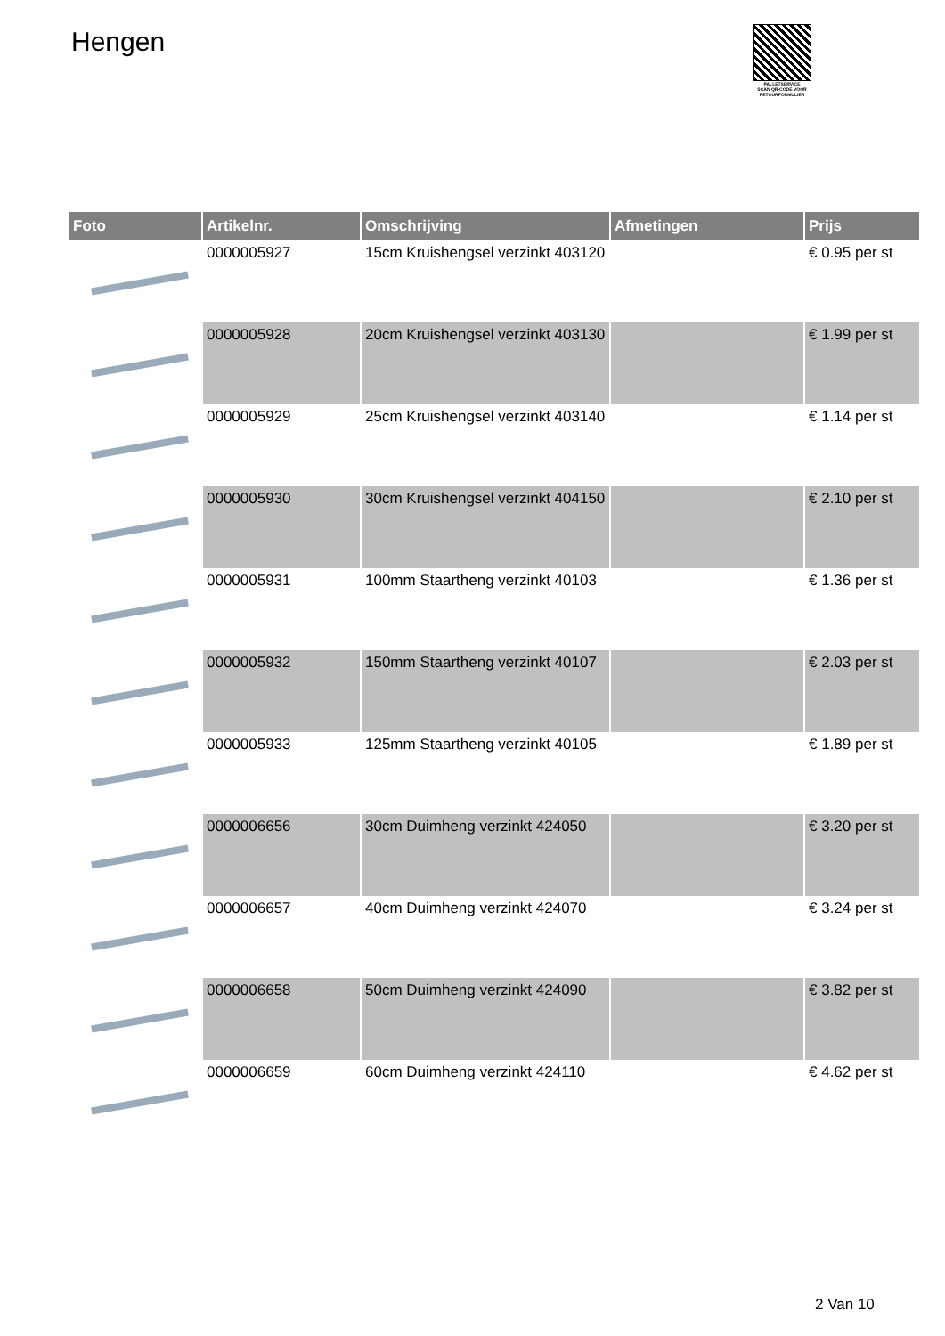Hengen
PALLETSERVICE
SCAN QR-CODE VOOR RETOURFORMULIER
| Foto | Artikelnr. | Omschrijving | Afmetingen | Prijs |
| --- | --- | --- | --- | --- |
| | 0000005927 | 15cm Kruishengsel verzinkt 403120 | | € 0.95 per st |
| | 0000005928 | 20cm Kruishengsel verzinkt 403130 | | € 1.99 per st |
| | 0000005929 | 25cm Kruishengsel verzinkt 403140 | | € 1.14 per st |
| | 0000005930 | 30cm Kruishengsel verzinkt 404150 | | € 2.10 per st |
| | 0000005931 | 100mm Staartheng verzinkt 40103 | | € 1.36 per st |
| | 0000005932 | 150mm Staartheng verzinkt 40107 | | € 2.03 per st |
| | 0000005933 | 125mm Staartheng verzinkt 40105 | | € 1.89 per st |
| | 0000006656 | 30cm Duimheng verzinkt 424050 | | € 3.20 per st |
| | 0000006657 | 40cm Duimheng verzinkt 424070 | | € 3.24 per st |
| | 0000006658 | 50cm Duimheng verzinkt 424090 | | € 3.82 per st |
| | 0000006659 | 60cm Duimheng verzinkt 424110 | | € 4.62 per st |
2 Van 10